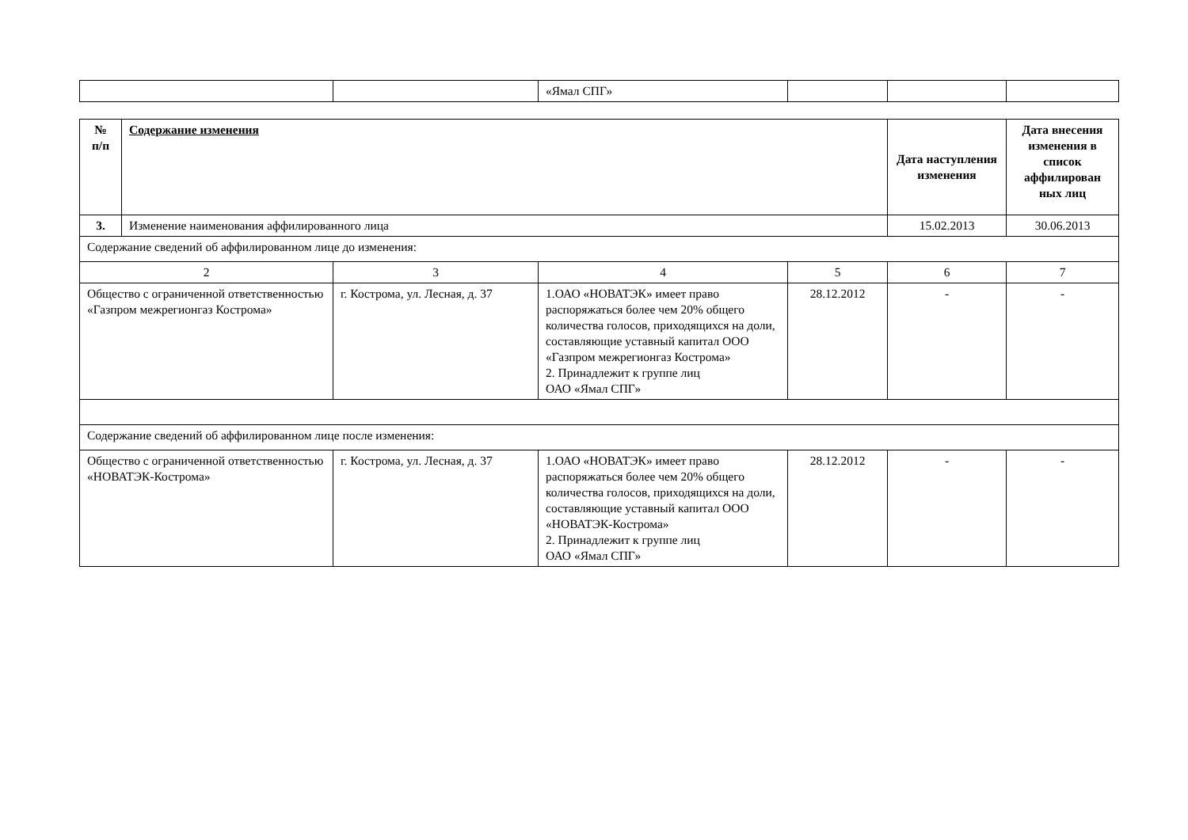| | | «Ямал СПГ» | | | |
| № п/п | Содержание изменения | | | | Дата наступления изменения | Дата внесения изменения в список аффилирован ных лиц |
| --- | --- | --- | --- | --- | --- | --- |
| 3. | Изменение наименования аффилированного лица | | | | 15.02.2013 | 30.06.2013 |
| Содержание сведений об аффилированном лице до изменения: | | | | | | |
| 2 | | 3 | 4 | 5 | 6 | 7 |
| Общество с ограниченной ответственностью «Газпром межрегионгаз Кострома» | | г. Кострома, ул. Лесная, д. 37 | 1.ОАО «НОВАТЭК» имеет право распоряжаться более чем 20% общего количества голосов, приходящихся на доли, составляющие уставный капитал ООО «Газпром межрегионгаз Кострома» 2. Принадлежит к группе лиц ОАО «Ямал СПГ» | 28.12.2012 | - | - |
| Содержание сведений об аффилированном лице после изменения: | | | | | | |
| Общество с ограниченной ответственностью «НОВАТЭК-Кострома» | | г. Кострома, ул. Лесная, д. 37 | 1.ОАО «НОВАТЭК» имеет право распоряжаться более чем 20% общего количества голосов, приходящихся на доли, составляющие уставный капитал ООО «НОВАТЭК-Кострома» 2. Принадлежит к группе лиц ОАО «Ямал СПГ» | 28.12.2012 | - | - |